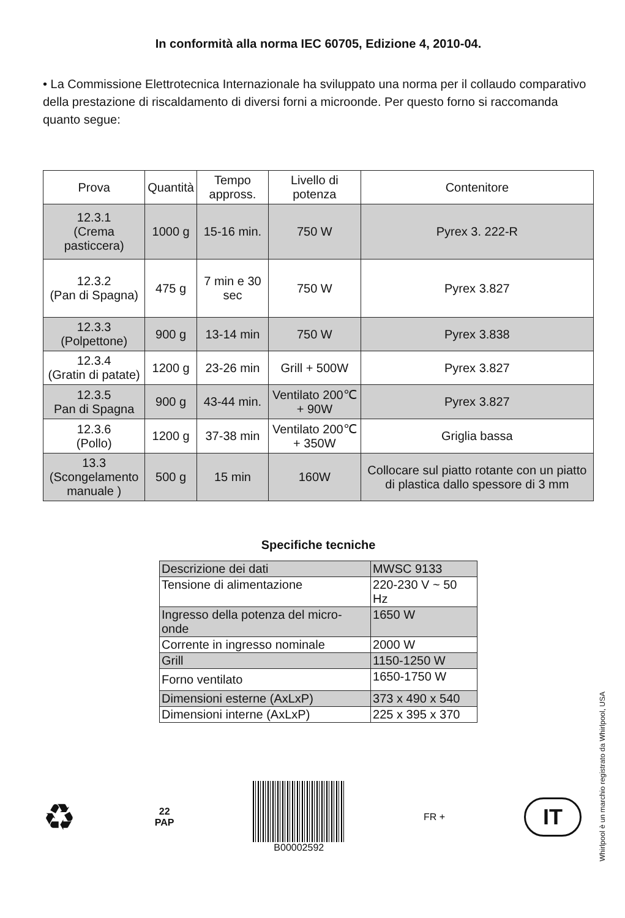In conformità alla norma IEC 60705, Edizione 4, 2010-04.
• La Commissione Elettrotecnica Internazionale ha sviluppato una norma per il collaudo comparativo della prestazione di riscaldamento di diversi forni a microonde. Per questo forno si raccomanda quanto segue:
| Prova | Quantità | Tempo appross. | Livello di potenza | Contenitore |
| --- | --- | --- | --- | --- |
| 12.3.1 (Crema pasticcera) | 1000 g | 15-16 min. | 750 W | Pyrex 3. 222-R |
| 12.3.2 (Pan di Spagna) | 475 g | 7 min e 30 sec | 750 W | Pyrex 3.827 |
| 12.3.3 (Polpettone) | 900 g | 13-14 min | 750 W | Pyrex 3.838 |
| 12.3.4 (Gratin di patate) | 1200 g | 23-26 min | Grill + 500W | Pyrex 3.827 |
| 12.3.5 Pan di Spagna | 900 g | 43-44 min. | Ventilato 200℃ + 90W | Pyrex 3.827 |
| 12.3.6 (Pollo) | 1200 g | 37-38 min | Ventilato 200℃ + 350W | Griglia bassa |
| 13.3 (Scongelamento manuale ) | 500 g | 15 min | 160W | Collocare sul piatto rotante con un piatto di plastica dallo spessore di 3 mm |
Specifiche tecniche
| Descrizione dei dati | MWSC 9133 |
| Tensione di alimentazione | 220-230 V ~ 50 Hz |
| Ingresso della potenza del micro-onde | 1650 W |
| Corrente in ingresso nominale | 2000 W |
| Grill | 1150-1250 W |
| Forno ventilato | 1650-1750 W |
| Dimensioni esterne (AxLxP) | 373 x 490 x 540 |
| Dimensioni interne (AxLxP) | 225 x 395 x 370 |
♻ 22
PAP B00002592 FR + IT
Whirlpool è un marchio registrato da Whirlpool, USA